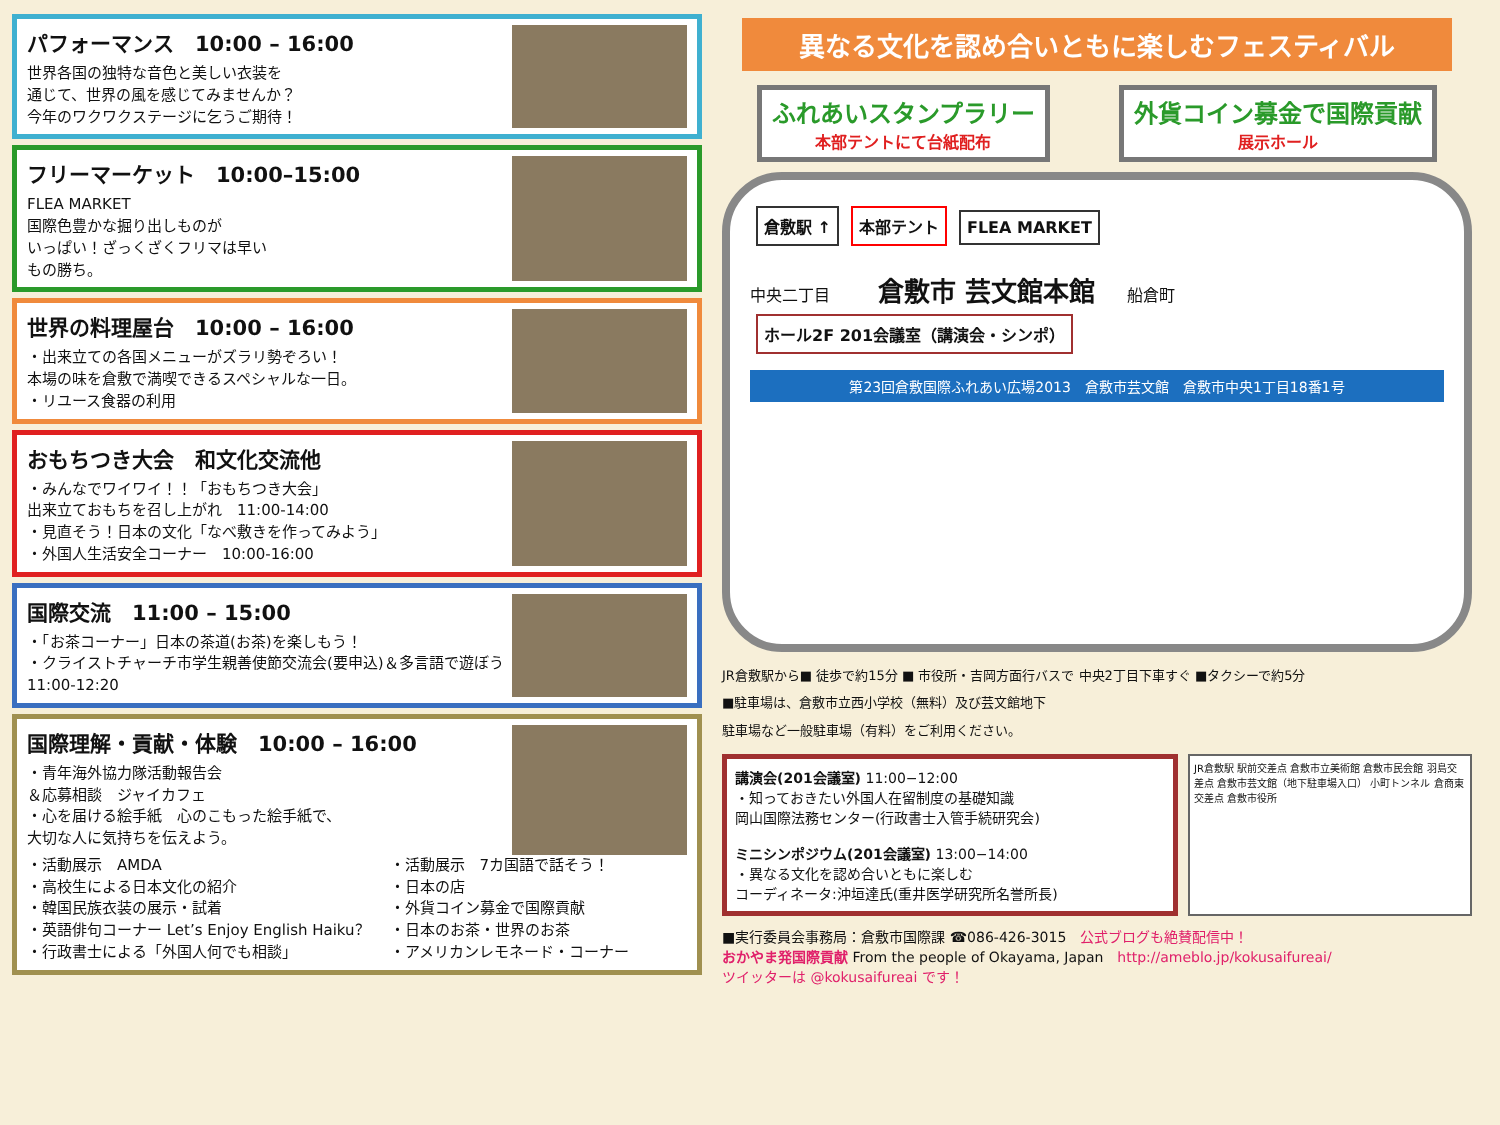パフォーマンス　10:00 – 16:00
世界各国の独特な音色と美しい衣装を
通じて、世界の風を感じてみませんか？
今年のワクワクステージに乞うご期待！
フリーマーケット　10:00–15:00
FLEA MARKET
国際色豊かな掘り出しものが
いっぱい！ざっくざくフリマは早い
もの勝ち。
世界の料理屋台　10:00 – 16:00
・出来立ての各国メニューがズラリ勢ぞろい！
本場の味を倉敷で満喫できるスペシャルな一日。
・リユース食器の利用
おもちつき大会　和文化交流他
・みんなでワイワイ！！「おもちつき大会」
出来立ておもちを召し上がれ　11:00-14:00
・見直そう！日本の文化「なべ敷きを作ってみよう」
・外国人生活安全コーナー　10:00-16:00
国際交流　11:00 – 15:00
・「お茶コーナー」日本の茶道(お茶)を楽しもう！
・クライストチャーチ市学生親善使節交流会(要申込)＆多言語で遊ぼう 11:00-12:20
国際理解・貢献・体験　10:00 – 16:00
・青年海外協力隊活動報告会
＆応募相談　ジャイカフェ
・心を届ける絵手紙　心のこもった絵手紙で、
大切な人に気持ちを伝えよう。
・活動展示　AMDA
・高校生による日本文化の紹介
・韓国民族衣装の展示・試着
・英語俳句コーナー Let’s Enjoy English Haiku？
・行政書士による「外国人何でも相談」
・活動展示　7カ国語で話そう！
・日本の店
・外貨コイン募金で国際貢献
・日本のお茶・世界のお茶
・アメリカンレモネード・コーナー
異なる文化を認め合いともに楽しむフェスティバル
ふれあいスタンプラリー
本部テントにて台紙配布
外貨コイン募金で国際貢献
展示ホール
倉敷駅 ↑ 本部テント FLEA MARKET
中央二丁目　　　倉敷市 芸文館本館　　船倉町
ホール2F 201会議室（講演会・シンポ）
第23回倉敷国際ふれあい広場2013　倉敷市芸文館　倉敷市中央1丁目18番1号
JR倉敷駅から■ 徒歩で約15分 ■ 市役所・吉岡方面行バスで 中央2丁目下車すぐ ■タクシーで約5分
■駐車場は、倉敷市立西小学校（無料）及び芸文館地下
駐車場など一般駐車場（有料）をご利用ください。
講演会(201会議室) 11:00−12:00
・知っておきたい外国人在留制度の基礎知識
岡山国際法務センター(行政書士入管手続研究会)
ミニシンポジウム(201会議室) 13:00−14:00
・異なる文化を認め合いともに楽しむ
コーディネータ:沖垣達氏(重井医学研究所名誉所長)
JR倉敷駅 駅前交差点 倉敷市立美術館 倉敷市民会館 羽島交差点 倉敷市芸文館（地下駐車場入口） 小町トンネル 倉商東交差点 倉敷市役所
■実行委員会事務局：倉敷市国際課 ☎086-426-3015　公式ブログも絶賛配信中！
おかやま発国際貢献 From the people of Okayama, Japan　http://ameblo.jp/kokusaifureai/
ツイッターは @kokusaifureai です！